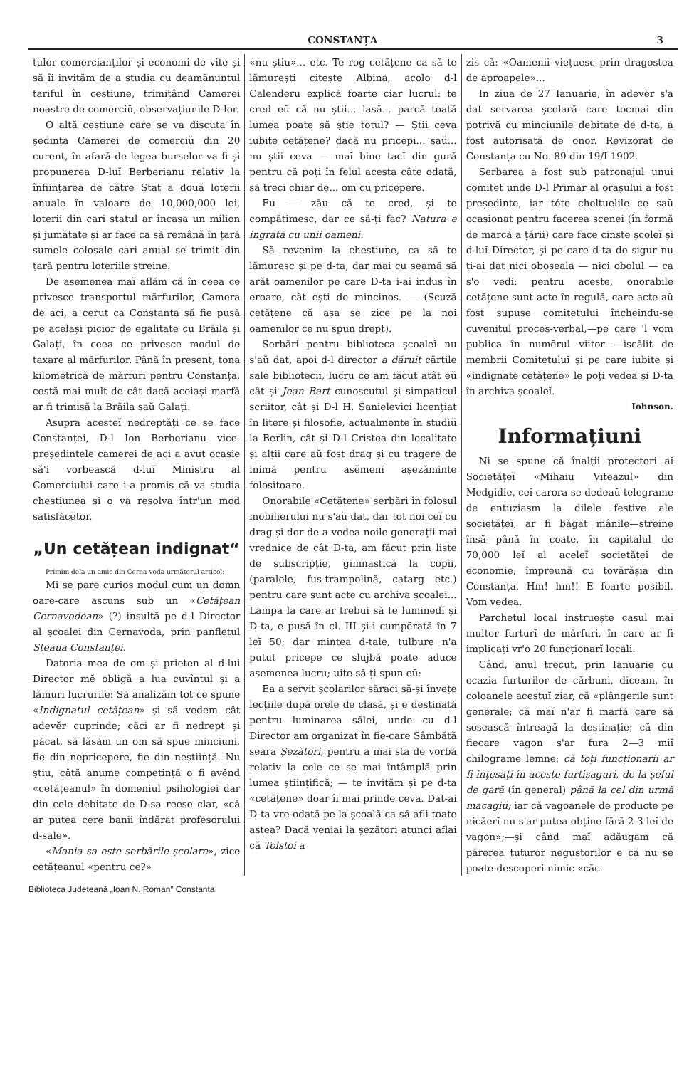CONSTANȚA 3
tulor comercianților și economi de vite și să îi invităm de a studia cu deamănuntul tariful în cestiune, trimițând Camerei noastre de comerciŭ, observațiunile D-lor.
O altă cestiune care se va discuta în ședința Camerei de comerciŭ din 20 curent, în afară de legea burselor va fi și propunerea D-luĭ Berberianu relativ la înființarea de către Stat a două loterii anuale în valoare de 10,000,000 lei, loterii din cari statul ar încasa un milion și jumătate și ar face ca să remână în țară sumele colosale cari anual se trimit din țară pentru loteriile streine.
De asemenea maĭ aflăm că în ceea ce privesce transportul mărfurilor, Camera de aci, a cerut ca Constanța să fie pusă pe același picior de egalitate cu Brăila și Galați, în ceea ce privesce modul de taxare al mărfurilor. Până în present, tona kilometrică de mărfuri pentru Constanța, costă mai mult de cât dacă aceiași marfă ar fi trimisă la Brăila saŭ Galați.
Asupra acesteĭ nedreptăți ce se face Constanței, D-l Ion Berberianu vice-președintele camerei de aci a avut ocasie să'i vorbească d-luĭ Ministru al Comerciului care i-a promis că va studia chestiunea și o va resolva într'un mod satisfăcĕtor.
„Un cetățean indignat“
Primim dela un amic din Cerna-voda următorul articol:
Mi se pare curios modul cum un domn oare-care ascuns sub un «Cetățean Cernavodean» (?) insultă pe d-l Director al școalei din Cernavoda, prin panfletul Steaua Constanței.
Datoria mea de om și prieten al d-lui Director mĕ obligă a lua cuvîntul și a lămuri lucrurile: Să analizăm tot ce spune «Indignatul cetățean» și să vedem cât adevĕr cuprinde; căci ar fi nedrept și păcat, să lăsăm un om să spue minciuni, fie din nepricepere, fie din neștiință. Nu știu, câtă anume competință o fi avĕnd «cetățeanul» în domeniul psihologiei dar din cele debitate de D-sa reese clar, «că ar putea cere banii îndărat profesorului d-sale».
«Mania sa este serbările școlare», zice cetățeanul «pentru ce?»
«nu știu»... etc. Te rog cetățene ca să te lămurești citește Albina, acolo d-l Calenderu explică foarte ciar lucrul: te cred eŭ că nu știi... lasă... parcă toată lumea poate să știe totul? — Știi ceva iubite cetățene? dacă nu pricepi... saŭ... nu știi ceva — maĭ bine tacĭ din gură pentru că poți în felul acesta câte odată, să treci chiar de... om cu pricepere.
Eu — zău că te cred, și te compătimesc, dar ce să-ți fac? Natura e ingrată cu unii oameni.
Să revenim la chestiune, ca să te lămuresc și pe d-ta, dar mai cu seamă să arăt oamenilor pe care D-ta i-ai indus în eroare, cât ești de mincinos. — (Scuză cetățene că așa se zice pe la noi oamenilor ce nu spun drept).
Serbări pentru biblioteca școaleĭ nu s'aŭ dat, apoi d-l director a dăruit cărțile sale bibliotecii, lucru ce am făcut atât eŭ cât și Jean Bart cunoscutul și simpaticul scriitor, cât și D-l H. Sanielevici licențiat în litere și filosofie, actualmente în studiŭ la Berlin, cât și D-l Cristea din localitate și alții care aŭ fost drag și cu tragere de inimă pentru asĕmenĭ așezăminte folositoare.
Onorabile «Cetățene» serbări în folosul mobilierului nu s'aŭ dat, dar tot noi ceĭ cu drag și dor de a vedea noile generații mai vrednice de cât D-ta, am făcut prin liste de subscripție, gimnastică la copii, (paralele, fus-trampolină, catarg etc.) pentru care sunt acte cu archiva școalei... Lampa la care ar trebui să te luminedĭ și D-ta, e pusă în cl. III și-i cumpĕrată în 7 leĭ 50; dar mintea d-tale, tulbure n'a putut pricepe ce slujbă poate aduce asemenea lucru; uite să-ți spun eŭ:
Ea a servit școlarilor săraci să-și învețe lecțiile după orele de clasă, și e destinată pentru luminarea sălei, unde cu d-l Director am organizat în fie-care Sâmbătă seara Șezători, pentru a mai sta de vorbă relativ la cele ce se mai întâmplă prin lumea științifică; — te invităm și pe d-ta «cetățene» doar îi mai prinde ceva. Dat-ai D-ta vre-odată pe la școală ca să afli toate astea? Dacă veniai la șezători atunci aflai că Tolstoi a
zis că: «Oamenii viețuesc prin dragostea de aproapele»...
In ziua de 27 Ianuarie, în adevĕr s'a dat servarea școlară care tocmai din potrivă cu minciunile debitate de d-ta, a fost autorisată de onor. Revizorat de Constanța cu No. 89 din 19/I 1902.
Serbarea a fost sub patronajul unui comitet unde D-l Primar al orașului a fost președinte, iar tóte cheltuelile ce saŭ ocasionat pentru facerea scenei (în formă de marcă a țării) care face cinste școleĭ și d-luĭ Director, și pe care d-ta de sigur nu ți-ai dat nici oboseala — nici obolul — ca s'o vedi: pentru aceste, onorabile cetățene sunt acte în regulă, care acte aŭ fost supuse comitetului încheindu-se cuvenitul proces-verbal,—pe care 'l vom publica în numĕrul viitor —iscălit de membrii Comitetuluĭ și pe care iubite și «indignate cetățene» le poți vedea și D-ta în archiva școaleĭ.
Iohnson.
Informațiuni
Ni se spune că înalții protectori aĭ Societățeĭ «Mihaiu Viteazul» din Medgidie, ceĭ carora se dedeaŭ telegrame de entuziasm la dilele festive ale societățeĭ, ar fi băgat mânile—streine însă—până în coate, în capitalul de 70,000 leĭ al aceleĭ societățeĭ de economie, împreună cu tovărășia din Constanța. Hm! hm!! E foarte posibil. Vom vedea.
Parchetul local instruește casul maĭ multor furturĭ de mărfuri, în care ar fi implicați vr'o 20 funcționarĭ locali.
Când, anul trecut, prin Ianuarie cu ocazia furturilor de cărbuni, diceam, în coloanele acestuĭ ziar, că «plângerile sunt generale; că maĭ n'ar fi marfă care să sosească întreagă la destinație; că din fiecare vagon s'ar fura 2—3 miĭ chilograme lemne; că toți funcționarii ar fi ințesați în aceste furtișaguri, de la șeful de gară (în general) până la cel din urmă macagiŭ; iar că vagoanele de producte pe nicăerĭ nu s'ar putea obține fără 2-3 leĭ de vagon»;—și când maĭ adăugam că părerea tuturor negustorilor e că nu se poate descoperi nimic «căc
Biblioteca Județeană „Ioan N. Roman” Constanța